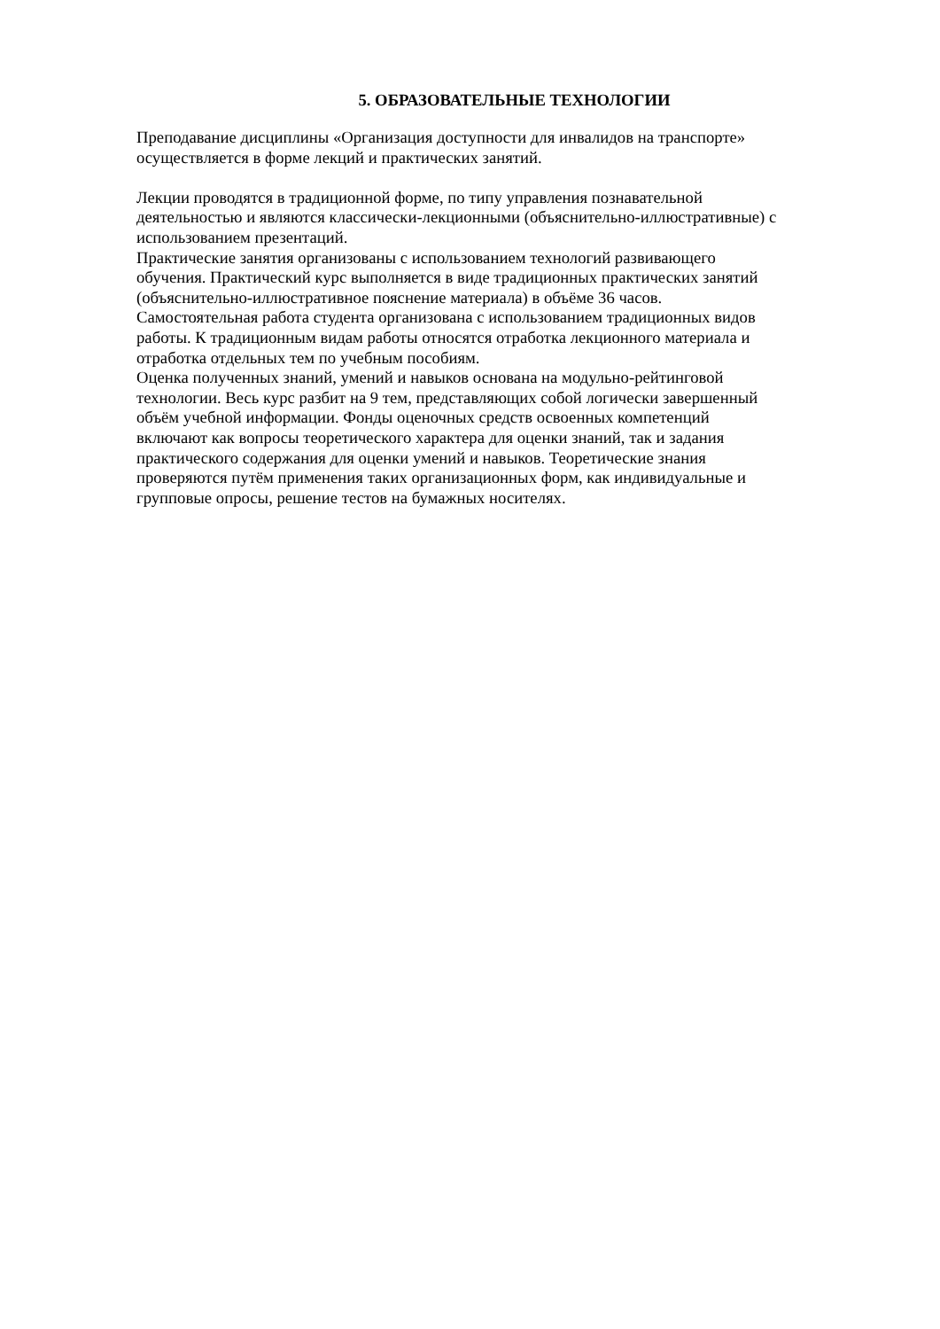5. ОБРАЗОВАТЕЛЬНЫЕ ТЕХНОЛОГИИ
Преподавание дисциплины «Организация доступности для инвалидов на транспорте»
осуществляется в форме лекций и практических занятий.
Лекции проводятся в традиционной форме, по типу управления познавательной
деятельностью и являются классически-лекционными (объяснительно-иллюстративные) с
использованием презентаций.
Практические занятия организованы с использованием технологий развивающего
обучения. Практический курс выполняется в виде традиционных практических занятий
(объяснительно-иллюстративное пояснение материала) в объёме 36 часов.
Самостоятельная работа студента организована с использованием традиционных видов
работы. К традиционным видам работы относятся отработка лекционного материала и
отработка отдельных тем по учебным пособиям.
Оценка полученных знаний, умений и навыков основана на модульно-рейтинговой
технологии. Весь курс разбит на 9 тем, представляющих собой логически завершенный
объём учебной информации. Фонды оценочных средств освоенных компетенций
включают как вопросы теоретического характера для оценки знаний, так и задания
практического содержания для оценки умений и навыков. Теоретические знания
проверяются путём применения таких организационных форм, как индивидуальные и
групповые опросы, решение тестов на бумажных носителях.